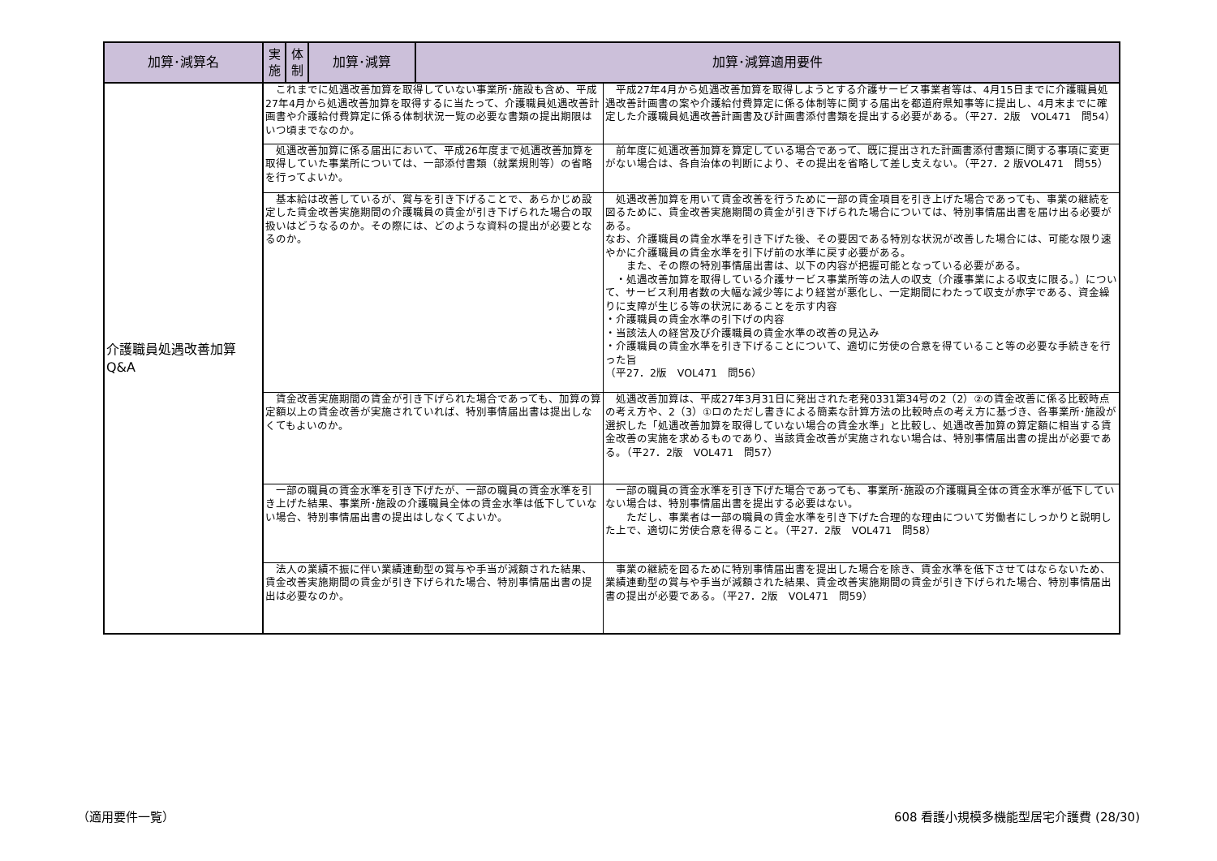| 加算･減算名 | 実 施 | 体 制 | 加算･減算 | 加算･減算適用要件 | |
| --- | --- | --- | --- | --- | --- |
| 介護職員処遇改善加算 Q&A | これまでに処遇改善加算を取得していない事業所･施設も含め、平成27年4月から処遇改善加算を取得するに当たって、介護職員処遇改善計画書や介護給付費算定に係る体制状況一覧の必要な書類の提出期限はいつ頃までなのか。 | | | | 平成27年4月から処遇改善加算を取得しようとする介護サービス事業者等は、4月15日までに介護職員処遇改善計画書の案や介護給付費算定に係る体制等に関する届出を都道府県知事等に提出し、4月末までに確定した介護職員処遇改善計画書及び計画書添付書類を提出する必要がある。（平27．2版 VOL471 問54） |
| | 処遇改善加算に係る届出において、平成26年度まで処遇改善加算を取得していた事業所については、一部添付書類（就業規則等）の省略を行ってよいか。 | | | | 前年度に処遇改善加算を算定している場合であって、既に提出された計画書添付書類に関する事項に変更がない場合は、各自治体の判断により、その提出を省略して差し支えない。（平27．2 版VOL471 問55） |
| | 基本給は改善しているが、賞与を引き下げることで、あらかじめ設定した賃金改善実施期間の介護職員の賃金が引き下げられた場合の取扱いはどうなるのか。その際には、どのような資料の提出が必要となるのか。 | | | | 処遇改善加算を用いて賃金改善を行うために一部の賃金項目を引き上げた場合であっても、事業の継続を図るために、賃金改善実施期間の賃金が引き下げられた場合については、特別事情届出書を届け出る必要がある。 なお、介護職員の賃金水準を引き下げた後、その要因である特別な状況が改善した場合には、可能な限り速やかに介護職員の賃金水準を引下げ前の水準に戻す必要がある。 また、その際の特別事情届出書は、以下の内容が把握可能となっている必要がある。 ・処遇改善加算を取得している介護サービス事業所等の法人の収支（介護事業による収支に限る。）について、サービス利用者数の大幅な減少等により経営が悪化し、一定期間にわたって収支が赤字である、資金繰りに支障が生じる等の状況にあることを示す内容 ・介護職員の賃金水準の引下げの内容 ・当該法人の経営及び介護職員の賃金水準の改善の見込み ・介護職員の賃金水準を引き下げることについて、適切に労使の合意を得ていること等の必要な手続きを行った旨 （平27．2版 VOL471 問56） |
| | 賃金改善実施期間の賃金が引き下げられた場合であっても、加算の算定額以上の賃金改善が実施されていれば、特別事情届出書は提出しなくてもよいのか。 | | | | 処遇改善加算は、平成27年3月31日に発出された老発0331第34号の2（2）②の賃金改善に係る比較時点の考え方や、2（3）①ロのただし書きによる簡素な計算方法の比較時点の考え方に基づき、各事業所･施設が選択した「処遇改善加算を取得していない場合の賃金水準」と比較し、処遇改善加算の算定額に相当する賃金改善の実施を求めるものであり、当該賃金改善が実施されない場合は、特別事情届出書の提出が必要である。（平27．2版 VOL471 問57） |
| | 一部の職員の賃金水準を引き下げたが、一部の職員の賃金水準を引き上げた結果、事業所･施設の介護職員全体の賃金水準は低下していない場合、特別事情届出書の提出はしなくてよいか。 | | | | 一部の職員の賃金水準を引き下げた場合であっても、事業所･施設の介護職員全体の賃金水準が低下していない場合は、特別事情届出書を提出する必要はない。 ただし、事業者は一部の職員の賃金水準を引き下げた合理的な理由について労働者にしっかりと説明した上で、適切に労使合意を得ること。（平27．2版 VOL471 問58） |
| | 法人の業績不振に伴い業績連動型の賞与や手当が減額された結果、賃金改善実施期間の賃金が引き下げられた場合、特別事情届出書の提出は必要なのか。 | | | | 事業の継続を図るために特別事情届出書を提出した場合を除き、賃金水準を低下させてはならないため、業績連動型の賞与や手当が減額された結果、賃金改善実施期間の賃金が引き下げられた場合、特別事情届出書の提出が必要である。（平27．2版 VOL471 問59） |
（適用要件一覧） 608 看護小規模多機能型居宅介護費 (28/30)